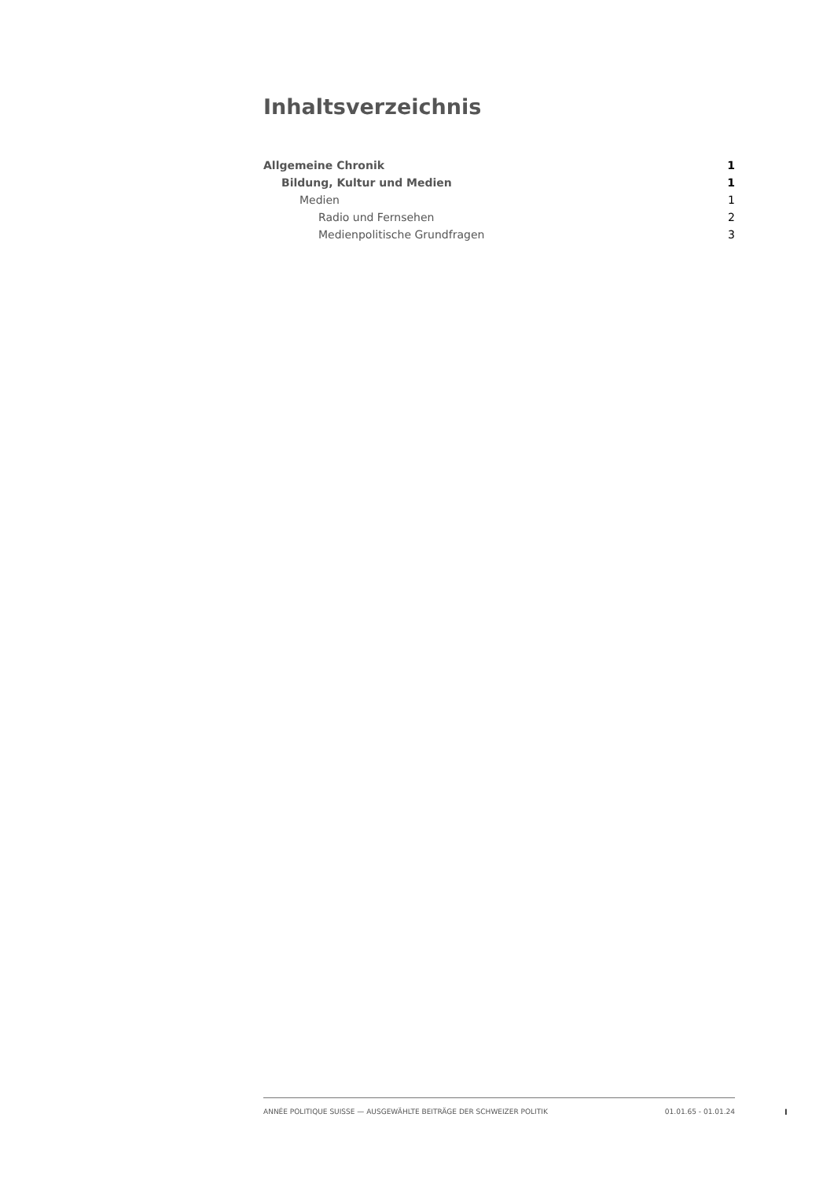Inhaltsverzeichnis
Allgemeine Chronik 1
Bildung, Kultur und Medien 1
Medien 1
Radio und Fernsehen 2
Medienpolitische Grundfragen 3
ANNÉE POLITIQUE SUISSE — AUSGEWÄHLTE BEITRÄGE DER SCHWEIZER POLITIK 01.01.65 - 01.01.24
I